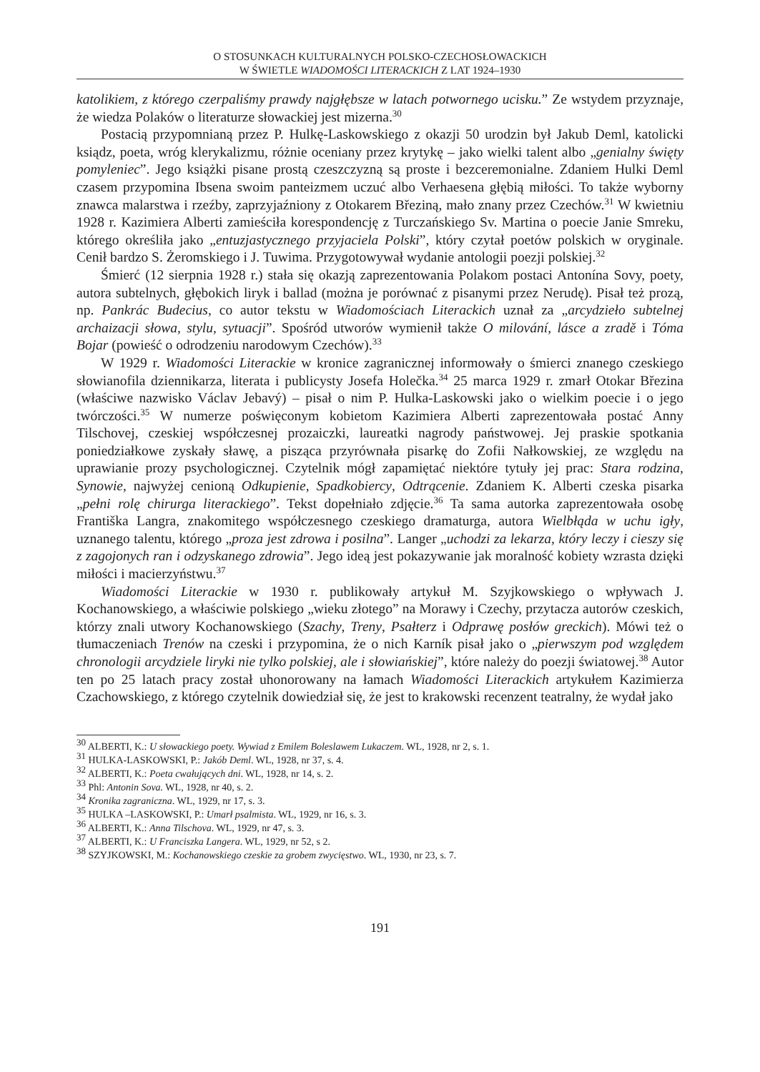O STOSUNKACH KULTURALNYCH POLSKO-CZECHOSŁOWACKICH
W ŚWIETLE WIADOMOŚCI LITERACKICH Z LAT 1924–1930
katolikiem, z którego czerpaliśmy prawdy najgłębsze w latach potwornego ucisku.” Ze wstydem przyznaje, że wiedza Polaków o literaturze słowackiej jest mizerna.<sup>30</sup>
Postacią przypomnianą przez P. Hulkę-Laskowskiego z okazji 50 urodzin był Jakub Deml, katolicki ksiądz, poeta, wróg klerykalizmu, różnie oceniany przez krytykę – jako wielki talent albo „genialny święty pomyleniec”. Jego książki pisane prostą czeszczyzną są proste i bezceremonialne. Zdaniem Hulki Deml czasem przypomina Ibsena swoim panteizmem uczuć albo Verhaesena głębią miłości. To także wyborny znawca malarstwa i rzeźby, zaprzyjaźniony z Otokarem Březiną, mało znany przez Czechów.<sup>31</sup> W kwietniu 1928 r. Kazimiera Alberti zamieściła korespondencję z Turczańskiego Sv. Martina o poecie Janie Smreku, którego określiła jako „entuzjastycznego przyjaciela Polski”, który czytał poetów polskich w oryginale. Cenił bardzo S. Żeromskiego i J. Tuwima. Przygotowywał wydanie antologii poezji polskiej.<sup>32</sup>
Śmierć (12 sierpnia 1928 r.) stała się okazją zaprezentowania Polakom postaci Antonína Sovy, poety, autora subtelnych, głębokich liryk i ballad (można je porównać z pisanymi przez Nerudę). Pisał też prozą, np. Pankrác Budecius, co autor tekstu w Wiadomościach Literackich uznał za „arcydzieło subtelnej archaizacji słowa, stylu, sytuacji”. Spośród utworów wymienił także O milování, lásce a zradě i Tóma Bojar (powieść o odrodzeniu narodowym Czechów).<sup>33</sup>
W 1929 r. Wiadomości Literackie w kronice zagranicznej informowały o śmierci znanego czeskiego słowianofila dziennikarza, literata i publicysty Josefa Holečka.<sup>34</sup> 25 marca 1929 r. zmarł Otokar Březina (właściwe nazwisko Václav Jebavý) – pisał o nim P. Hulka-Laskowski jako o wielkim poecie i o jego twórczości.<sup>35</sup> W numerze poświęconym kobietom Kazimiera Alberti zaprezentowała postać Anny Tilschovej, czeskiej współczesnej prozaiczki, laureatki nagrody państwowej. Jej praskie spotkania poniedziałkowe zyskały sławę, a pisząca przyrównała pisarkę do Zofii Nałkowskiej, ze względu na uprawianie prozy psychologicznej. Czytelnik mógł zapamiętać niektóre tytuły jej prac: Stara rodzina, Synowie, najwyżej cenioną Odkupienie, Spadkobiercy, Odtrącenie. Zdaniem K. Alberti czeska pisarka „pełni rolę chirurga literackiego”. Tekst dopełniało zdjęcie.<sup>36</sup> Ta sama autorka zaprezentowała osobę Františka Langra, znakomitego współczesnego czeskiego dramaturga, autora Wielbłąda w uchu igły, uznanego talentu, którego „proza jest zdrowa i posilna”. Langer „uchodzi za lekarza, który leczy i cieszy się z zagojonych ran i odzyskanego zdrowia”. Jego ideą jest pokazywanie jak moralność kobiety wzrasta dzięki miłości i macierzyństwu.<sup>37</sup>
Wiadomości Literackie w 1930 r. publikowały artykuł M. Szyjkowskiego o wpływach J. Kochanowskiego, a właściwie polskiego „wieku złotego” na Morawy i Czechy, przytacza autorów czeskich, którzy znali utwory Kochanowskiego (Szachy, Treny, Psałterz i Odprawę posłów greckich). Mówi też o tłumaczeniach Trenów na czeski i przypomina, że o nich Karník pisał jako o „pierwszym pod względem chronologii arcydziele liryki nie tylko polskiej, ale i słowiańskiej”, które należy do poezji światowej.<sup>38</sup> Autor ten po 25 latach pracy został uhonorowany na łamach Wiadomości Literackich artykułem Kazimierza Czachowskiego, z którego czytelnik dowiedział się, że jest to krakowski recenzent teatralny, że wydał jako
<sup>30</sup> ALBERTI, K.: U słowackiego poety. Wywiad z Emilem Boleslawem Lukaczem. WL, 1928, nr 2, s. 1.
<sup>31</sup> HULKA-LASKOWSKI, P.: Jakób Deml. WL, 1928, nr 37, s. 4.
<sup>32</sup> ALBERTI, K.: Poeta cwałujących dni. WL, 1928, nr 14, s. 2.
<sup>33</sup> Phl: Antonin Sova. WL, 1928, nr 40, s. 2.
<sup>34</sup> Kronika zagraniczna. WL, 1929, nr 17, s. 3.
<sup>35</sup> HULKA –LASKOWSKI, P.: Umarł psalmista. WL, 1929, nr 16, s. 3.
<sup>36</sup> ALBERTI, K.: Anna Tilschova. WL, 1929, nr 47, s. 3.
<sup>37</sup> ALBERTI, K.: U Franciszka Langera. WL, 1929, nr 52, s 2.
<sup>38</sup> SZYJKOWSKI, M.: Kochanowskiego czeskie za grobem zwycięstwo. WL, 1930, nr 23, s. 7.
191